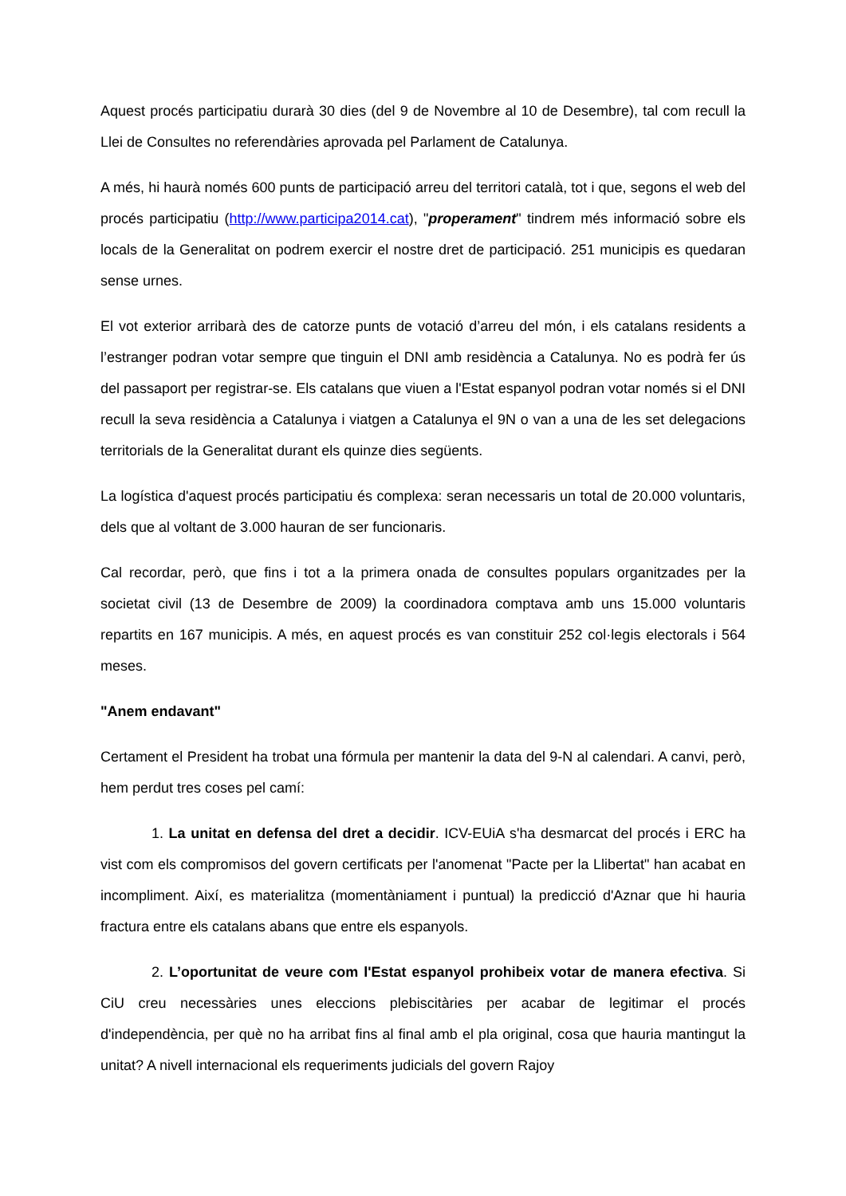Aquest procés participatiu durarà 30 dies (del 9 de Novembre al 10 de Desembre), tal com recull la Llei de Consultes no referendàries aprovada pel Parlament de Catalunya.
A més, hi haurà només 600 punts de participació arreu del territori català, tot i que, segons el web del procés participatiu (http://www.participa2014.cat), "properament" tindrem més informació sobre els locals de la Generalitat on podrem exercir el nostre dret de participació. 251 municipis es quedaran sense urnes.
El vot exterior arribarà des de catorze punts de votació d’arreu del món, i els catalans residents a l’estranger podran votar sempre que tinguin el DNI amb residència a Catalunya. No es podrà fer ús del passaport per registrar-se. Els catalans que viuen a l'Estat espanyol podran votar només si el DNI recull la seva residència a Catalunya i viatgen a Catalunya el 9N o van a una de les set delegacions territorials de la Generalitat durant els quinze dies següents.
La logística d'aquest procés participatiu és complexa: seran necessaris un total de 20.000 voluntaris, dels que al voltant de 3.000 hauran de ser funcionaris.
Cal recordar, però, que fins i tot a la primera onada de consultes populars organitzades per la societat civil (13 de Desembre de 2009) la coordinadora comptava amb uns 15.000 voluntaris repartits en 167 municipis. A més, en aquest procés es van constituir 252 col·legis electorals i 564 meses.
"Anem endavant"
Certament el President ha trobat una fórmula per mantenir la data del 9-N al calendari. A canvi, però, hem perdut tres coses pel camí:
1. La unitat en defensa del dret a decidir. ICV-EUiA s'ha desmarcat del procés i ERC ha vist com els compromisos del govern certificats per l'anomenat "Pacte per la Llibertat" han acabat en incompliment. Així, es materialitza (momentàniament i puntual) la predicció d'Aznar que hi hauria fractura entre els catalans abans que entre els espanyols.
2. L’oportunitat de veure com l'Estat espanyol prohibeix votar de manera efectiva. Si CiU creu necessàries unes eleccions plebiscitàries per acabar de legitimar el procés d'independència, per què no ha arribat fins al final amb el pla original, cosa que hauria mantingut la unitat? A nivell internacional els requeriments judicials del govern Rajoy